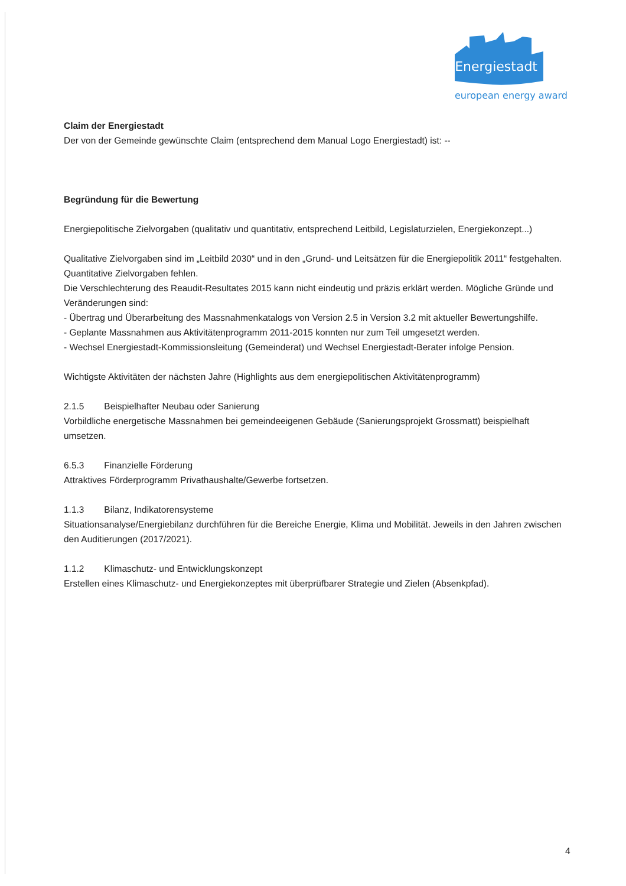Energiestadt
european energy award
Claim der Energiestadt
Der von der Gemeinde gewünschte Claim (entsprechend dem Manual Logo Energiestadt) ist: --
Begründung für die Bewertung
Energiepolitische Zielvorgaben (qualitativ und quantitativ, entsprechend Leitbild, Legislaturzielen, Energiekonzept...)
Qualitative Zielvorgaben sind im „Leitbild 2030“ und in den „Grund- und Leitsätzen für die Energiepolitik 2011“ festgehalten. Quantitative Zielvorgaben fehlen.
Die Verschlechterung des Reaudit-Resultates 2015 kann nicht eindeutig und präzis erklärt werden. Mögliche Gründe und Veränderungen sind:
- Übertrag und Überarbeitung des Massnahmenkatalogs von Version 2.5 in Version 3.2 mit aktueller Bewertungshilfe.
- Geplante Massnahmen aus Aktivitätenprogramm 2011-2015 konnten nur zum Teil umgesetzt werden.
- Wechsel Energiestadt-Kommissionsleitung (Gemeinderat) und Wechsel Energiestadt-Berater infolge Pension.
Wichtigste Aktivitäten der nächsten Jahre (Highlights aus dem energiepolitischen Aktivitätenprogramm)
2.1.5 Beispielhafter Neubau oder Sanierung
Vorbildliche energetische Massnahmen bei gemeindeeigenen Gebäude (Sanierungsprojekt Grossmatt) beispielhaft umsetzen.
6.5.3 Finanzielle Förderung
Attraktives Förderprogramm Privathaushalte/Gewerbe fortsetzen.
1.1.3 Bilanz, Indikatorensysteme
Situationsanalyse/Energiebilanz durchführen für die Bereiche Energie, Klima und Mobilität. Jeweils in den Jahren zwischen den Auditierungen (2017/2021).
1.1.2 Klimaschutz- und Entwicklungskonzept
Erstellen eines Klimaschutz- und Energiekonzeptes mit überprüfbarer Strategie und Zielen (Absenkpfad).
4